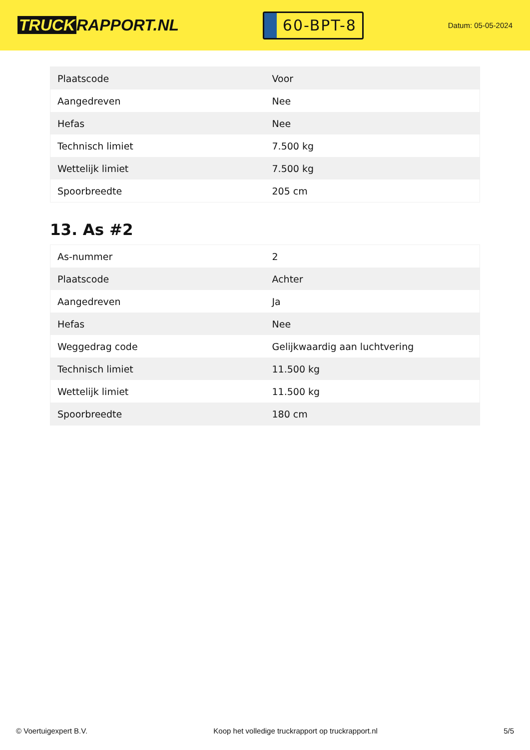TRUCK RAPPORT.NL
60-BPT-8
Datum: 05-05-2024
| Plaatscode | Voor |
| Aangedreven | Nee |
| Hefas | Nee |
| Technisch limiet | 7.500 kg |
| Wettelijk limiet | 7.500 kg |
| Spoorbreedte | 205 cm |
13. As #2
| As-nummer | 2 |
| Plaatscode | Achter |
| Aangedreven | Ja |
| Hefas | Nee |
| Weggedrag code | Gelijkwaardig aan luchtvering |
| Technisch limiet | 11.500 kg |
| Wettelijk limiet | 11.500 kg |
| Spoorbreedte | 180 cm |
© Voertuigexpert B.V. Koop het volledige truckrapport op truckrapport.nl 5/5